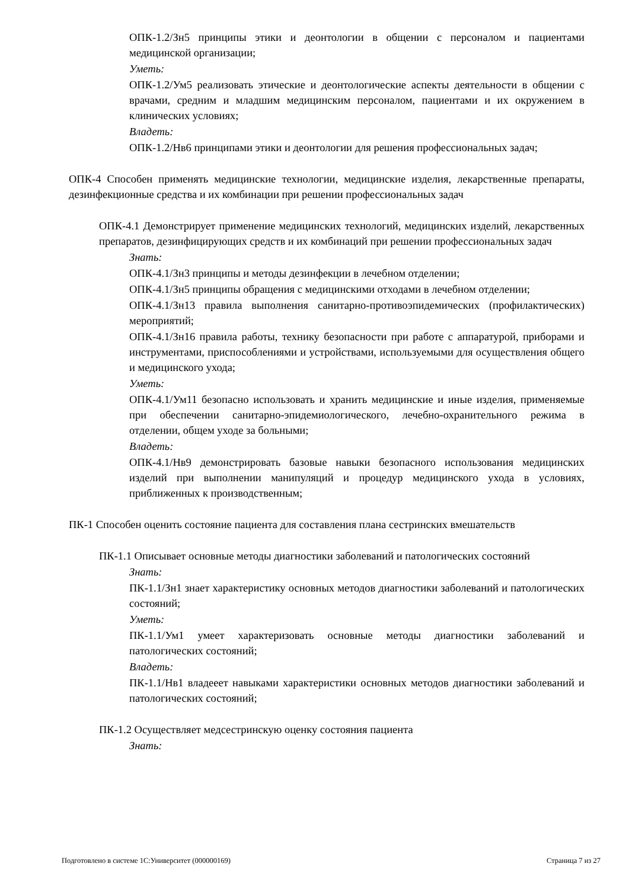ОПК-1.2/Зн5 принципы этики и деонтологии в общении с персоналом и пациентами медицинской организации;
Уметь:
ОПК-1.2/Ум5 реализовать этические и деонтологические аспекты деятельности в общении с врачами, средним и младшим медицинским персоналом, пациентами и их окружением в клинических условиях;
Владеть:
ОПК-1.2/Нв6 принципами этики и деонтологии для решения профессиональных задач;
ОПК-4 Способен применять медицинские технологии, медицинские изделия, лекарственные препараты, дезинфекционные средства и их комбинации при решении профессиональных задач
ОПК-4.1 Демонстрирует применение медицинских технологий, медицинских изделий, лекарственных препаратов, дезинфицирующих средств и их комбинаций при решении профессиональных задач
Знать:
ОПК-4.1/Зн3 принципы и методы дезинфекции в лечебном отделении;
ОПК-4.1/Зн5 принципы обращения с медицинскими отходами в лечебном отделении;
ОПК-4.1/Зн13 правила выполнения санитарно-противоэпидемических (профилактических) мероприятий;
ОПК-4.1/Зн16 правила работы, технику безопасности при работе с аппаратурой, приборами и инструментами, приспособлениями и устройствами, используемыми для осуществления общего и медицинского ухода;
Уметь:
ОПК-4.1/Ум11 безопасно использовать и хранить медицинские и иные изделия, применяемые при обеспечении санитарно-эпидемиологического, лечебно-охранительного режима в отделении, общем уходе за больными;
Владеть:
ОПК-4.1/Нв9 демонстрировать базовые навыки безопасного использования медицинских изделий при выполнении манипуляций и процедур медицинского ухода в условиях, приближенных к производственным;
ПК-1 Способен оценить состояние пациента для составления плана сестринских вмешательств
ПК-1.1 Описывает основные методы диагностики заболеваний и патологических состояний
Знать:
ПК-1.1/Зн1 знает характеристику основных методов диагностики заболеваний и патологических состояний;
Уметь:
ПК-1.1/Ум1 умеет характеризовать основные методы диагностики заболеваний и патологических состояний;
Владеть:
ПК-1.1/Нв1 владееет навыками характеристики основных методов диагностики заболеваний и патологических состояний;
ПК-1.2 Осуществляет медсестринскую оценку состояния пациента
Знать:
Подготовлено в системе 1С:Университет (000000169) Страница 7 из 27